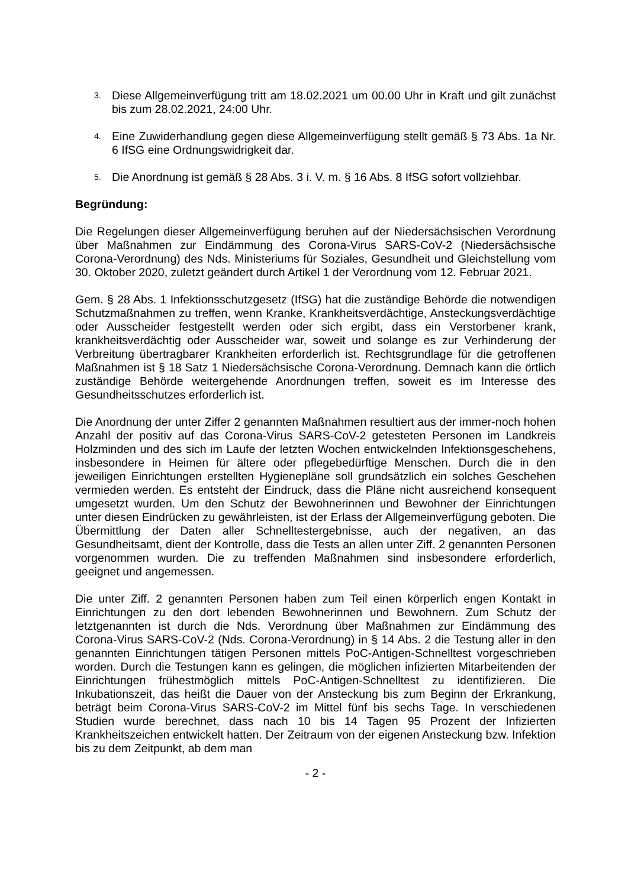3.
Diese Allgemeinverfügung tritt am 18.02.2021 um 00.00 Uhr in Kraft und gilt zunächst bis zum 28.02.2021, 24:00 Uhr.
4.
Eine Zuwiderhandlung gegen diese Allgemeinverfügung stellt gemäß § 73 Abs. 1a Nr. 6 IfSG eine Ordnungswidrigkeit dar.
5.
Die Anordnung ist gemäß § 28 Abs. 3 i. V. m. § 16 Abs. 8 IfSG sofort vollziehbar.
Begründung:
Die Regelungen dieser Allgemeinverfügung beruhen auf der Niedersächsischen Verordnung über Maßnahmen zur Eindämmung des Corona-Virus SARS-CoV-2 (Niedersächsische Corona-Verordnung) des Nds. Ministeriums für Soziales, Gesundheit und Gleichstellung vom 30. Oktober 2020, zuletzt geändert durch Artikel 1 der Verordnung vom 12. Februar 2021.
Gem. § 28 Abs. 1 Infektionsschutzgesetz (IfSG) hat die zuständige Behörde die notwendigen Schutzmaßnahmen zu treffen, wenn Kranke, Krankheitsverdächtige, Ansteckungsverdächtige oder Ausscheider festgestellt werden oder sich ergibt, dass ein Verstorbener krank, krankheitsverdächtig oder Ausscheider war, soweit und solange es zur Verhinderung der Verbreitung übertragbarer Krankheiten erforderlich ist. Rechtsgrundlage für die getroffenen Maßnahmen ist § 18 Satz 1 Niedersächsische Corona-Verordnung. Demnach kann die örtlich zuständige Behörde weitergehende Anordnungen treffen, soweit es im Interesse des Gesundheitsschutzes erforderlich ist.
Die Anordnung der unter Ziffer 2 genannten Maßnahmen resultiert aus der immer-noch hohen Anzahl der positiv auf das Corona-Virus SARS-CoV-2 getesteten Personen im Landkreis Holzminden und des sich im Laufe der letzten Wochen entwickelnden Infektionsgeschehens, insbesondere in Heimen für ältere oder pflegebedürftige Menschen. Durch die in den jeweiligen Einrichtungen erstellten Hygienepläne soll grundsätzlich ein solches Geschehen vermieden werden. Es entsteht der Eindruck, dass die Pläne nicht ausreichend konsequent umgesetzt wurden. Um den Schutz der Bewohnerinnen und Bewohner der Einrichtungen unter diesen Eindrücken zu gewährleisten, ist der Erlass der Allgemeinverfügung geboten. Die Übermittlung der Daten aller Schnelltestergebnisse, auch der negativen, an das Gesundheitsamt, dient der Kontrolle, dass die Tests an allen unter Ziff. 2 genannten Personen vorgenommen wurden. Die zu treffenden Maßnahmen sind insbesondere erforderlich, geeignet und angemessen.
Die unter Ziff. 2 genannten Personen haben zum Teil einen körperlich engen Kontakt in Einrichtungen zu den dort lebenden Bewohnerinnen und Bewohnern. Zum Schutz der letztgenannten ist durch die Nds. Verordnung über Maßnahmen zur Eindämmung des Corona-Virus SARS-CoV-2 (Nds. Corona-Verordnung) in § 14 Abs. 2 die Testung aller in den genannten Einrichtungen tätigen Personen mittels PoC-Antigen-Schnelltest vorgeschrieben worden. Durch die Testungen kann es gelingen, die möglichen infizierten Mitarbeitenden der Einrichtungen frühestmöglich mittels PoC-Antigen-Schnelltest zu identifizieren. Die Inkubationszeit, das heißt die Dauer von der Ansteckung bis zum Beginn der Erkrankung, beträgt beim Corona-Virus SARS-CoV-2 im Mittel fünf bis sechs Tage. In verschiedenen Studien wurde berechnet, dass nach 10 bis 14 Tagen 95 Prozent der Infizierten Krankheitszeichen entwickelt hatten. Der Zeitraum von der eigenen Ansteckung bzw. Infektion bis zu dem Zeitpunkt, ab dem man
- 2 -